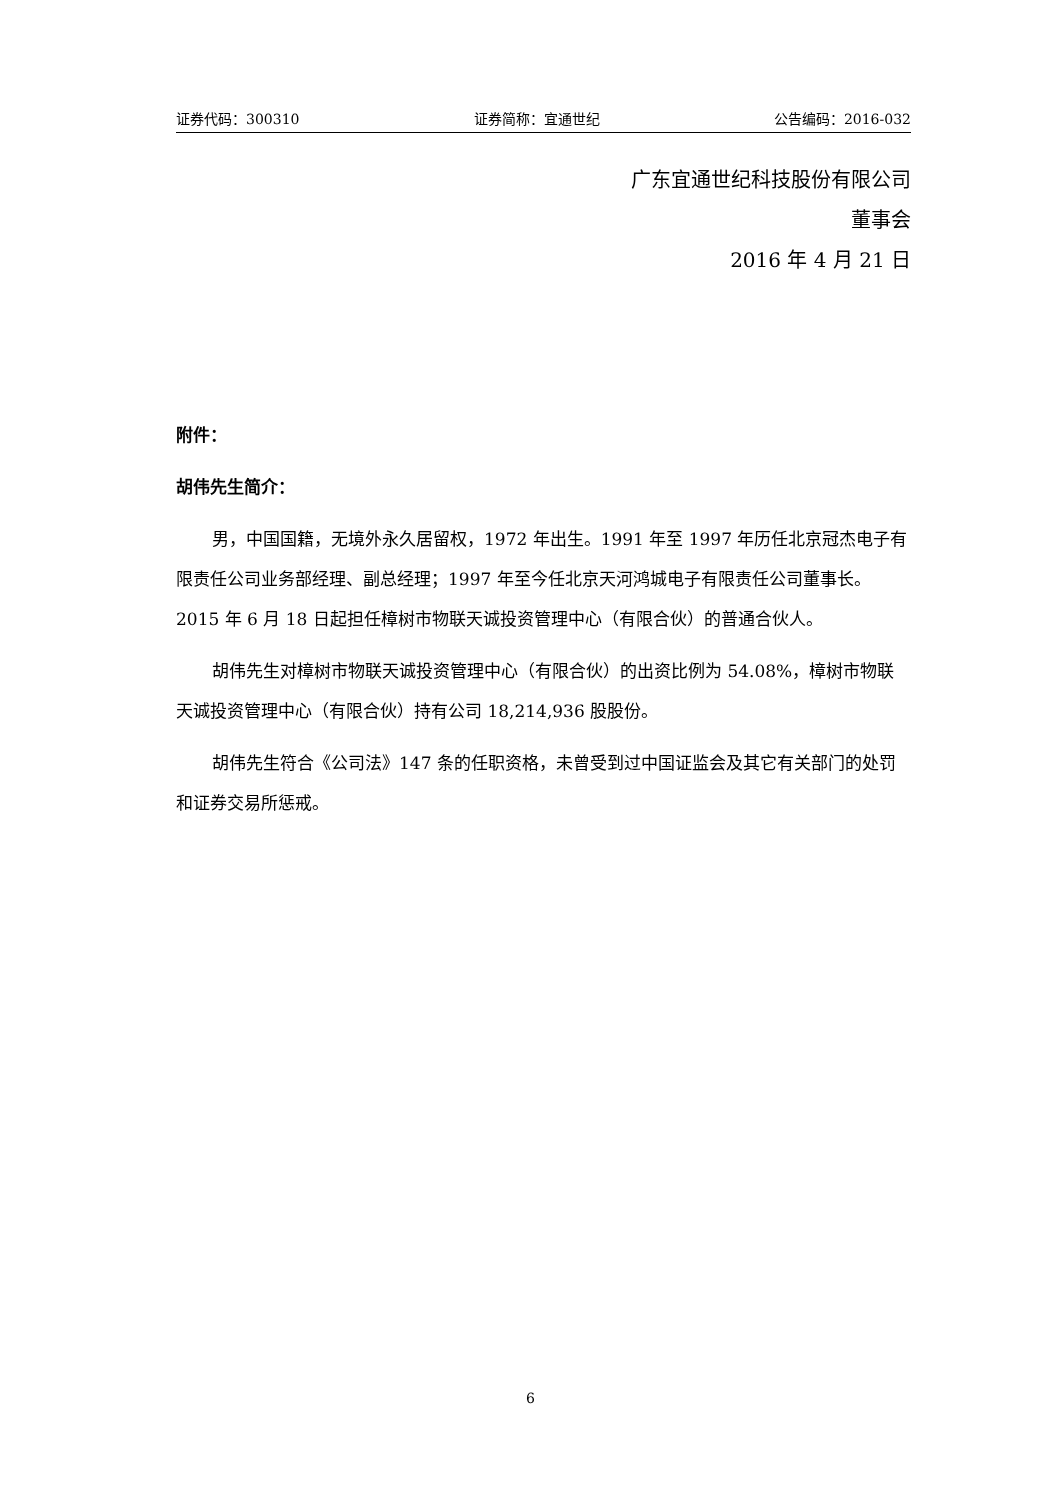证券代码：300310 证券简称：宜通世纪 公告编码：2016-032
广东宜通世纪科技股份有限公司
董事会
2016 年 4 月 21 日
附件：
胡伟先生简介：
男，中国国籍，无境外永久居留权，1972 年出生。1991 年至 1997 年历任北京冠杰电子有限责任公司业务部经理、副总经理；1997 年至今任北京天河鸿城电子有限责任公司董事长。2015 年 6 月 18 日起担任樟树市物联天诚投资管理中心（有限合伙）的普通合伙人。
胡伟先生对樟树市物联天诚投资管理中心（有限合伙）的出资比例为 54.08%，樟树市物联天诚投资管理中心（有限合伙）持有公司 18,214,936 股股份。
胡伟先生符合《公司法》147 条的任职资格，未曾受到过中国证监会及其它有关部门的处罚和证券交易所惩戒。
6